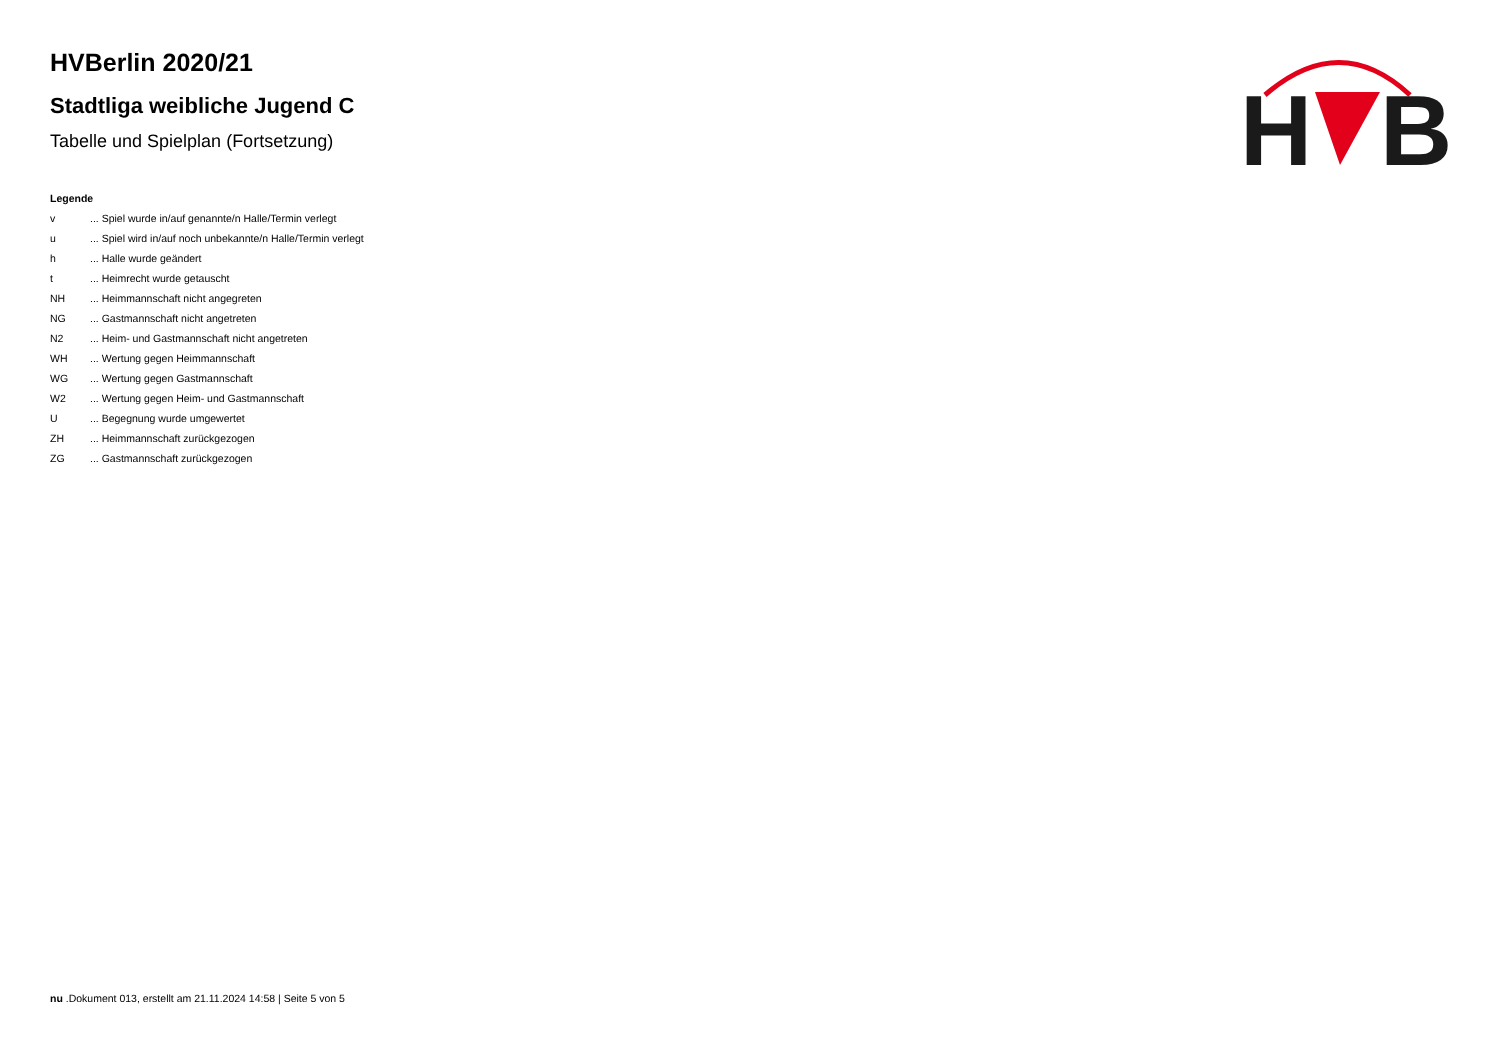H
B
HVBerlin 2020/21
Stadtliga weibliche Jugend C
Tabelle und Spielplan (Fortsetzung)
Legende
v ... Spiel wurde in/auf genannte/n Halle/Termin verlegt
u ... Spiel wird in/auf noch unbekannte/n Halle/Termin verlegt
h ... Halle wurde geändert
t ... Heimrecht wurde getauscht
NH ... Heimmannschaft nicht angegreten
NG ... Gastmannschaft nicht angetreten
N2 ... Heim- und Gastmannschaft nicht angetreten
WH ... Wertung gegen Heimmannschaft
WG ... Wertung gegen Gastmannschaft
W2 ... Wertung gegen Heim- und Gastmannschaft
U ... Begegnung wurde umgewertet
ZH ... Heimmannschaft zurückgezogen
ZG ... Gastmannschaft zurückgezogen
nu .Dokument 013, erstellt am 21.11.2024 14:58 | Seite 5 von 5